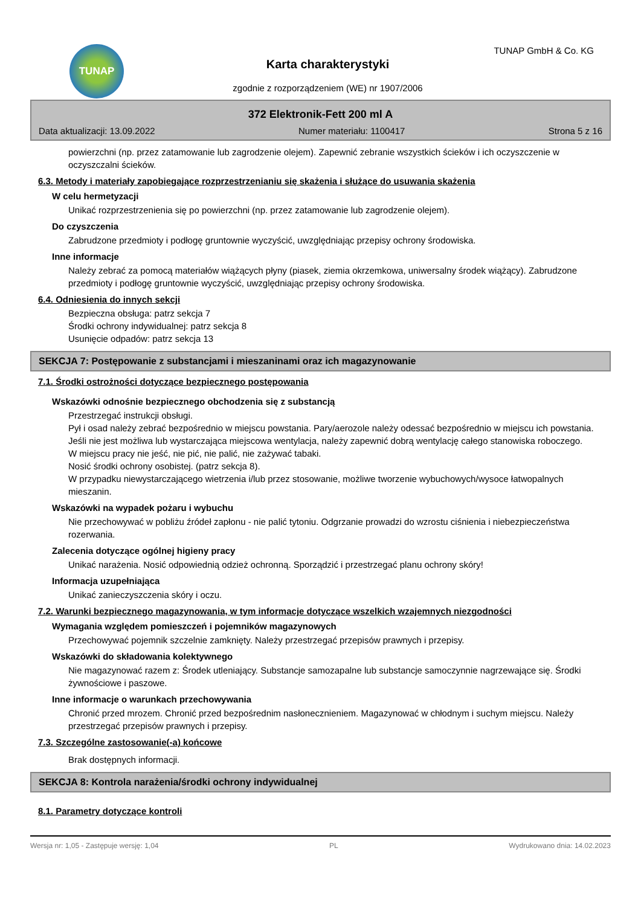TUNAP TUNAP GmbH & Co. KG
Karta charakterystyki
zgodnie z rozporządzeniem (WE) nr 1907/2006
372 Elektronik-Fett 200 ml A
Data aktualizacji: 13.09.2022 Numer materiału: 1100417 Strona 5 z 16
powierzchni (np. przez zatamowanie lub zagrodzenie olejem). Zapewnić zebranie wszystkich ścieków i ich oczyszczenie w oczyszczalni ścieków.
6.3. Metody i materiały zapobiegające rozprzestrzenianiu się skażenia i służące do usuwania skażenia
W celu hermetyzacji
Unikać rozprzestrzenienia się po powierzchni (np. przez zatamowanie lub zagrodzenie olejem).
Do czyszczenia
Zabrudzone przedmioty i podłogę gruntownie wyczyścić, uwzględniając przepisy ochrony środowiska.
Inne informacje
Należy zebrać za pomocą materiałów wiążących płyny (piasek, ziemia okrzemkowa, uniwersalny środek wiążący). Zabrudzone przedmioty i podłogę gruntownie wyczyścić, uwzględniając przepisy ochrony środowiska.
6.4. Odniesienia do innych sekcji
Bezpieczna obsługa: patrz sekcja 7
Środki ochrony indywidualnej: patrz sekcja 8
Usunięcie odpadów: patrz sekcja 13
SEKCJA 7: Postępowanie z substancjami i mieszaninami oraz ich magazynowanie
7.1. Środki ostrożności dotyczące bezpiecznego postępowania
Wskazówki odnośnie bezpiecznego obchodzenia się z substancją
Przestrzegać instrukcji obsługi.
Pył i osad należy zebrać bezpośrednio w miejscu powstania. Pary/aerozole należy odessać bezpośrednio w miejscu ich powstania. Jeśli nie jest możliwa lub wystarczająca miejscowa wentylacja, należy zapewnić dobrą wentylację całego stanowiska roboczego.
W miejscu pracy nie jeść, nie pić, nie palić, nie zażywać tabaki.
Nosić środki ochrony osobistej. (patrz sekcja 8).
W przypadku niewystarczającego wietrzenia i/lub przez stosowanie, możliwe tworzenie wybuchowych/wysoce łatwopalnych mieszanin.
Wskazówki na wypadek pożaru i wybuchu
Nie przechowywać w pobliżu źródeł zapłonu - nie palić tytoniu. Odgrzanie prowadzi do wzrostu ciśnienia i niebezpieczeństwa rozerwania.
Zalecenia dotyczące ogólnej higieny pracy
Unikać narażenia. Nosić odpowiednią odzież ochronną. Sporządzić i przestrzegać planu ochrony skóry!
Informacja uzupełniająca
Unikać zanieczyszczenia skóry i oczu.
7.2. Warunki bezpiecznego magazynowania, w tym informacje dotyczące wszelkich wzajemnych niezgodności
Wymagania względem pomieszczeń i pojemników magazynowych
Przechowywać pojemnik szczelnie zamknięty. Należy przestrzegać przepisów prawnych i przepisy.
Wskazówki do składowania kolektywnego
Nie magazynować razem z: Środek utleniający. Substancje samozapalne lub substancje samoczynnie nagrzewające się. Środki żywnościowe i paszowe.
Inne informacje o warunkach przechowywania
Chronić przed mrozem. Chronić przed bezpośrednim nasłonecznieniem. Magazynować w chłodnym i suchym miejscu. Należy przestrzegać przepisów prawnych i przepisy.
7.3. Szczególne zastosowanie(-a) końcowe
Brak dostępnych informacji.
SEKCJA 8: Kontrola narażenia/środki ochrony indywidualnej
8.1. Parametry dotyczące kontroli
Wersja nr: 1,05 - Zastępuje wersję: 1,04 PL Wydrukowano dnia: 14.02.2023